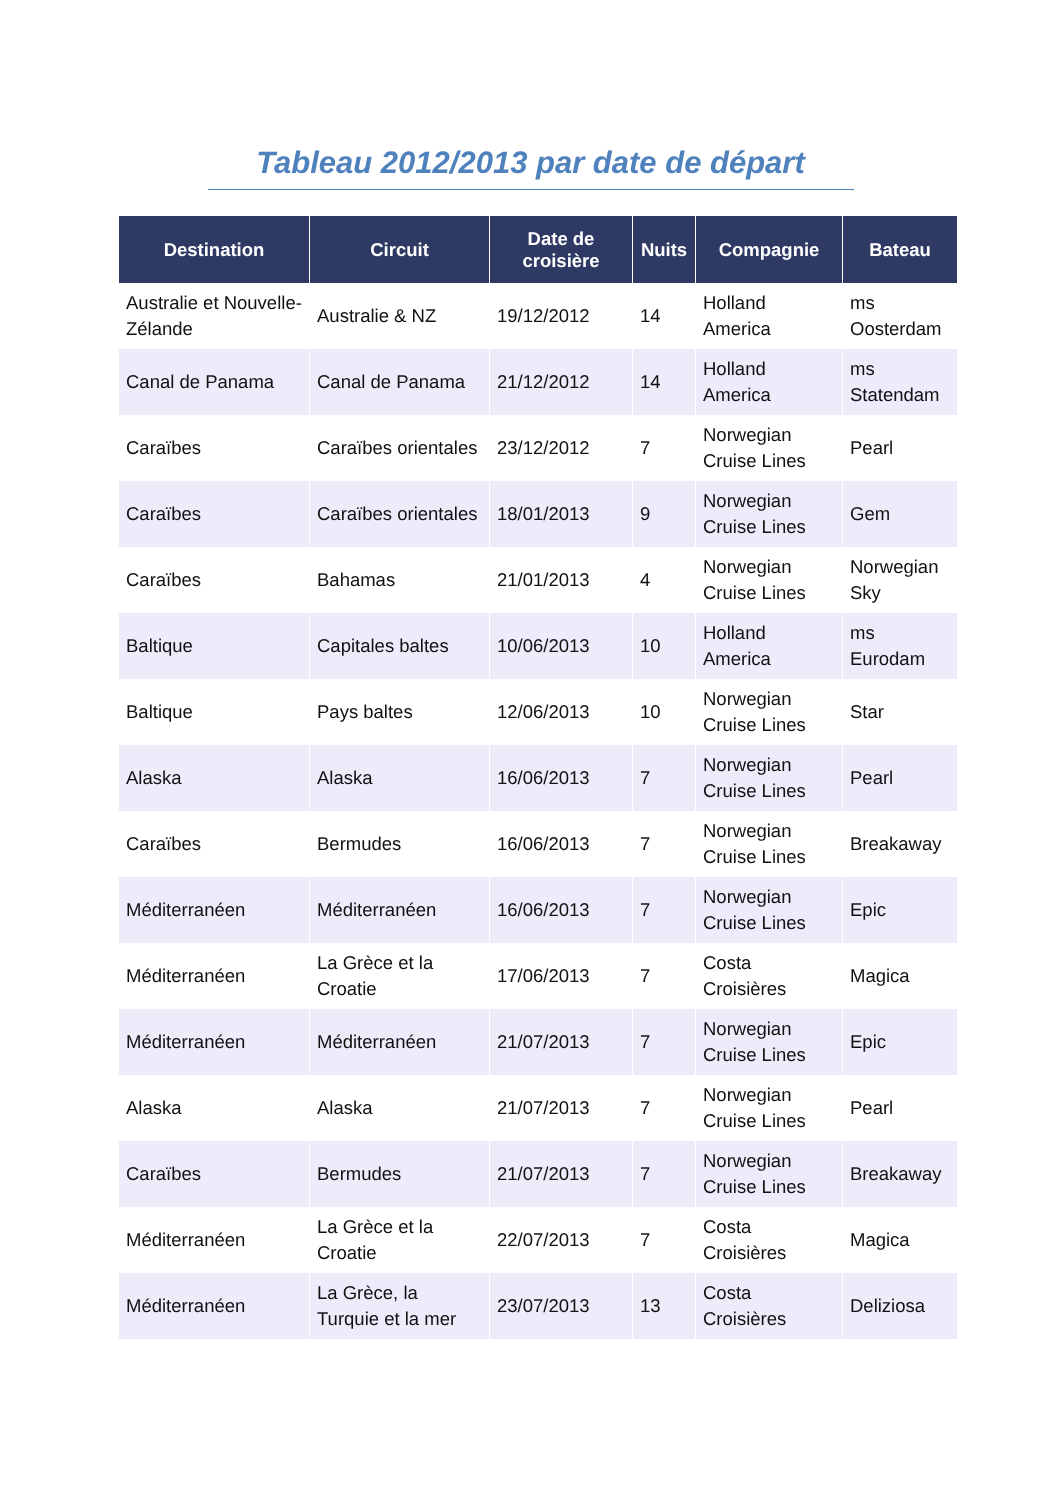Tableau 2012/2013 par date de départ
| Destination | Circuit | Date de croisière | Nuits | Compagnie | Bateau |
| --- | --- | --- | --- | --- | --- |
| Australie et Nouvelle-Zélande | Australie & NZ | 19/12/2012 | 14 | Holland America | ms Oosterdam |
| Canal de Panama | Canal de Panama | 21/12/2012 | 14 | Holland America | ms Statendam |
| Caraïbes | Caraïbes orientales | 23/12/2012 | 7 | Norwegian Cruise Lines | Pearl |
| Caraïbes | Caraïbes orientales | 18/01/2013 | 9 | Norwegian Cruise Lines | Gem |
| Caraïbes | Bahamas | 21/01/2013 | 4 | Norwegian Cruise Lines | Norwegian Sky |
| Baltique | Capitales baltes | 10/06/2013 | 10 | Holland America | ms Eurodam |
| Baltique | Pays baltes | 12/06/2013 | 10 | Norwegian Cruise Lines | Star |
| Alaska | Alaska | 16/06/2013 | 7 | Norwegian Cruise Lines | Pearl |
| Caraïbes | Bermudes | 16/06/2013 | 7 | Norwegian Cruise Lines | Breakaway |
| Méditerranéen | Méditerranéen | 16/06/2013 | 7 | Norwegian Cruise Lines | Epic |
| Méditerranéen | La Grèce et la Croatie | 17/06/2013 | 7 | Costa Croisières | Magica |
| Méditerranéen | Méditerranéen | 21/07/2013 | 7 | Norwegian Cruise Lines | Epic |
| Alaska | Alaska | 21/07/2013 | 7 | Norwegian Cruise Lines | Pearl |
| Caraïbes | Bermudes | 21/07/2013 | 7 | Norwegian Cruise Lines | Breakaway |
| Méditerranéen | La Grèce et la Croatie | 22/07/2013 | 7 | Costa Croisières | Magica |
| Méditerranéen | La Grèce, la Turquie et la mer | 23/07/2013 | 13 | Costa Croisières | Deliziosa |